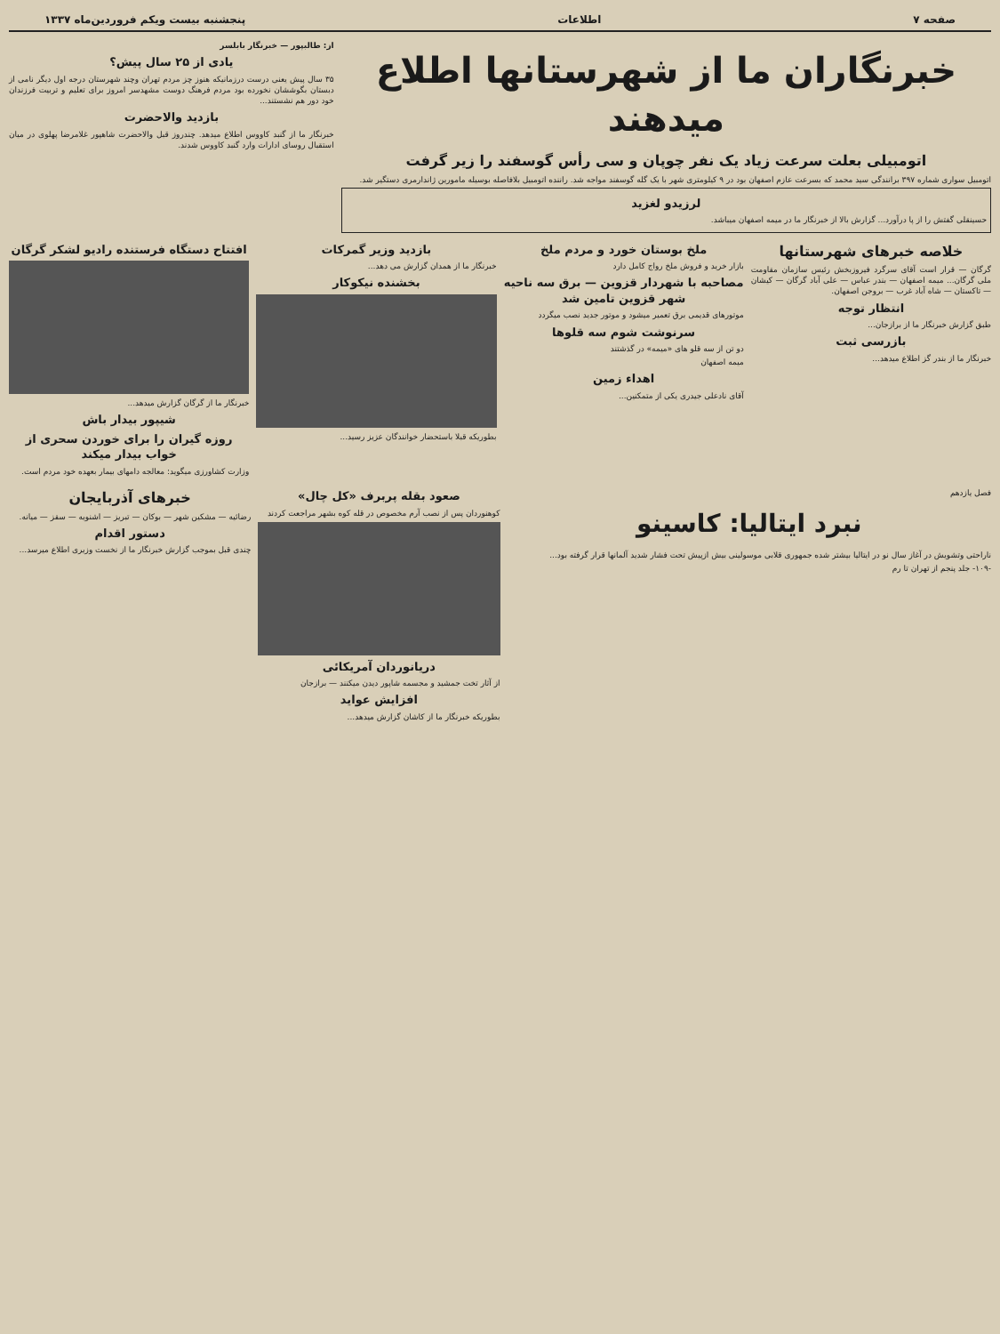صفحه ۷ اطلاعات پنجشنبه بیست ویکم فروردین‌ماه ۱۳۳۷
خبرنگاران ما از شهرستانها اطلاع میدهند
اتومبیلی بعلت سرعت زیاد یک نفر چوپان و سی رأس گوسفند را زیر گرفت
اتومبیل سواری شماره ۳۹۷ برانندگی سید محمد که بسرعت عازم اصفهان بود در ۹ کیلومتری شهر با یک گله گوسفند مواجه شد. راننده اتومبیل بلافاصله بوسیله مامورین ژاندارمری دستگیر شد.
لرزیدو لغزید
حسینقلی گفتش را از پا درآورد... گزارش بالا از خبرنگار ما در میمه اصفهان میباشد.
از: طالبپور — خبرنگار بابلسر
یادی از ۲۵ سال پیش؟
۳۵ سال پیش یعنی درست درزمانیکه هنوز چز مردم تهران وچند شهرستان درجه اول دیگر نامی از دبستان بگوششان نخورده بود مردم فرهنگ دوست مشهدسر امروز برای تعلیم و تربیت فرزندان خود دور هم نشستند...
بازدید والاحضرت
خبرنگار ما از گنبد کاووس اطلاع میدهد. چندروز قبل والاحضرت شاهپور غلامرضا پهلوی در میان استقبال روسای ادارات وارد گنبد کاووس شدند.
خلاصه خبرهای شهرستانها
گرگان — قرار است آقای سرگرد فیروزبخش رئیس سازمان مقاومت ملی گرگان... میمه اصفهان — بندر عباس — علی آباد گرگان — کیشان — تاکستان — شاه آباد غرب — بروجن اصفهان.
انتظار توجه
طبق گزارش خبرنگار ما از برازجان...
بازرسی ثبت
خبرنگار ما از بندر گز اطلاع میدهد...
ملخ بوستان خورد و مردم ملخ
بازار خرید و فروش ملخ رواج کامل دارد
مصاحبه با شهردار قزوین — برق سه ناحیه شهر قزوین تامین شد
موتورهای قدیمی برق تعمیر میشود و موتور جدید نصب میگردد
سرنوشت شوم سه قلوها
دو تن از سه قلو های «میمه» در گذشتند
میمه اصفهان
اهداء زمین
آقای نادعلی جیدری یکی از متمکنین...
بازدید وزیر گمرکات
خبرنگار ما از همدان گزارش می دهد...
بخشنده نیکوکار
بطوریکه قبلا باستحضار خوانندگان عزیز رسید...
افتتاح دستگاه فرستنده رادیو لشکر گرگان
خبرنگار ما از گرگان گزارش میدهد...
شیپور بیدار باش
روزه گیران را برای خوردن سحری از خواب بیدار میکند
وزارت کشاورزی میگوید: معالجه دامهای بیمار بعهده خود مردم است.
فصل یازدهم
نبرد ایتالیا: کاسینو
ناراحتی وتشویش در آغاز سال نو در ایتالیا بیشتر شده جمهوری قلابی موسولینی بیش ازپیش تحت فشار شدید آلمانها قرار گرفته بود...
-۱۰۹- جلد پنجم از تهران تا رم
صعود بقله پربرف «کل چال»
کوهنوردان پس از نصب آرم مخصوص در قله کوه بشهر مراجعت کردند
دریانوردان آمریکائی
از آثار تخت جمشید و مجسمه شاپور دیدن میکنند — برازجان
افزایش عواید
بطوریکه خبرنگار ما از کاشان گزارش میدهد...
خبرهای آذربایجان
رضائیه — مشکین شهر — بوکان — تبریز — اشنویه — سقز — میانه.
دستور اقدام
چندی قبل بموجب گزارش خبرنگار ما از نخست وزیری اطلاع میرسد...